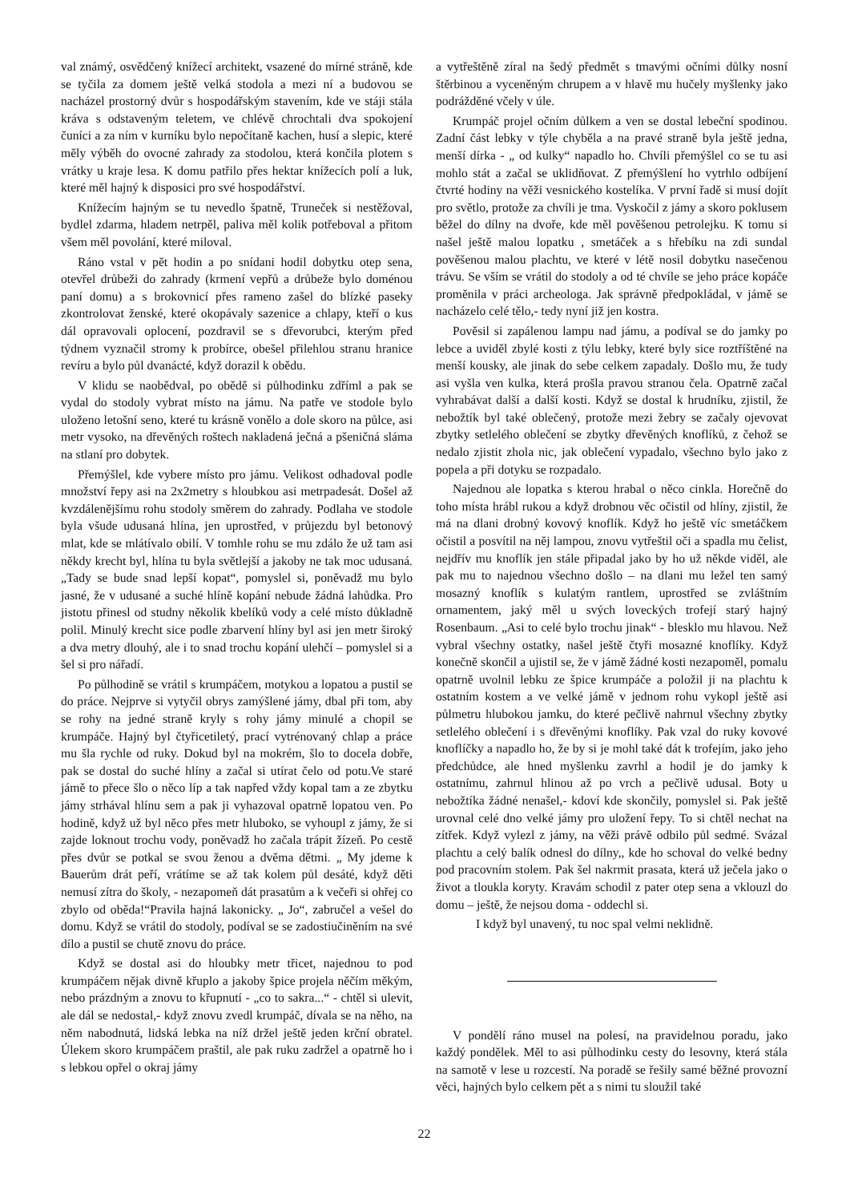val známý, osvědčený knížecí architekt, vsazené do mírné strá­ně, kde se tyčila za domem ještě velká stodola a mezi ní a bu­dovou se nacházel prostorný dvůr s hospodářským stavením, kde ve stáji stála kráva s odstaveným teletem, ve chlévě chro­chtali dva spokojení čuníci a za ním v kurníku bylo nepočítaně kachen, husí a slepic, které měly výběh do ovocné zahrady za stodolou, která končila plotem s vrátky u kraje lesa. K domu patřilo přes hektar knížecích polí a luk, které měl hajný k dis­posici pro své hospodářství.
Knížecím hajným se tu nevedlo špatně, Truneček si nestěžo­val, bydlel zdarma, hladem netrpěl, paliva měl kolik potřeboval a přitom všem měl povolání, které miloval.
Ráno vstal v pět hodin a po snídani hodil dobytku otep sena, otevřel drůbeži do zahrady (krmení vepřů a drůbeže bylo do­ménou paní domu) a s brokovnicí přes rameno zašel do blízké paseky zkontrolovat ženské, které okopávaly sazenice a chlapy, kteří o kus dál opravovali oplocení, pozdravil se s dřevorubci, kterým před týdnem vyznačil stromy k probírce, obešel při­lehlou stranu hranice revíru a bylo půl dvanácté, když dorazil k obědu.
V klidu se naobědval, po obědě si půlhodinku zdříml a pak se vydal do stodoly vybrat místo na jámu. Na patře ve stodole bylo uloženo letošní seno, které tu krásně vonělo a dole skoro na půlce, asi metr vysoko, na dřevěných roštech nakladená ječ­ná a pšeničná sláma na stlaní pro dobytek.
Přemýšlel, kde vybere místo pro jámu. Velikost odhadoval podle množství řepy asi na 2x2metry s hloubkou asi metrpade­sát. Došel až kvzdálenějšímu rohu stodoly směrem do zahrady. Podlaha ve stodole byla všude udusaná hlína, jen uprostřed, v průjezdu byl betonový mlat, kde se mlátívalo obilí. V tomhle rohu se mu zdálo že už tam asi někdy krecht byl, hlína tu byla světlejší a jakoby ne tak moc udusaná. „Tady se bude snad lepší kopat“, pomyslel si, poněvadž mu bylo jasné, že v udusané a su­ché hlíně kopání nebude žádná lahůdka. Pro jistotu přinesl od studny několik kbelíků vody a celé místo důkladně polil. Minu­lý krecht sice podle zbarvení hlíny byl asi jen metr široký a dva metry dlouhý, ale i to snad trochu kopání ulehčí – pomyslel si a šel si pro nářadí.
Po půlhodině se vrátil s krumpáčem, motykou a lopatou a pustil se do práce. Nejprve si vytyčil obrys zamýšlené jámy, dbal při tom, aby se rohy na jedné straně kryly s rohy jámy minulé a chopil se krumpáče. Hajný byl čtyřicetiletý, prací vytrénovaný chlap a práce mu šla rychle od ruky. Dokud byl na mokrém, šlo to docela dobře, pak se dostal do suché hlíny a začal si utírat čelo od potu.Ve staré jámě to přece šlo o něco líp a tak napřed vždy kopal tam a ze zbytku jámy strhával hlínu sem a pak ji vyhazoval opatrně lopatou ven. Po hodině, když už byl něco přes metr hluboko, se vyhoupl z jámy, že si zajde loknout trochu vody, poněvadž ho začala trápit žízeň. Po cestě přes dvůr se potkal se svou ženou a dvěma dětmi. „ My jdeme k Bauerům drát peří, vrátíme se až tak kolem půl desáté, když děti nemusí zítra do školy, - nezapomeň dát prasatům a k ve­čeři si ohřej co zbylo od oběda!“Pravila hajná lakonicky. „ Jo“, zabručel a vešel do domu. Když se vrátil do stodoly, podíval se se zadostiučiněním na své dílo a pustil se chutě znovu do práce.
Když se dostal asi do hloubky metr třicet, najednou to pod krumpáčem nějak divně křuplo a jakoby špice projela něčím měkým, nebo prázdným a znovu to křupnutí - „co to sakra...“ - chtěl si ulevit, ale dál se nedostal,- když znovu zvedl krumpáč, dívala se na něho, na něm nabodnutá, lidská lebka na níž držel ještě jeden krční obratel. Úlekem skoro krumpáčem praštil, ale pak ruku zadržel a opatrně ho i s lebkou opřel o okraj jámy
a vytřeštěně zíral na šedý předmět s tmavými očními důlky nosní štěrbinou a vyceněným chrupem a v hlavě mu hučely myšlenky jako podrážděné včely v úle.
Krumpáč projel očním důlkem a ven se dostal lebeční spo­dinou. Zadní část lebky v týle chyběla a na pravé straně byla ješ­tě jedna, menší dírka - „ od kulky“ napadlo ho. Chvíli přemýšlel co se tu asi mohlo stát a začal se uklidňovat. Z přemýšlení ho vytrhlo odbíjení čtvrté hodiny na věži vesnického kostelíka. V první řadě si musí dojít pro světlo, protože za chvíli je tma. Vyskočil z jámy a skoro poklusem běžel do dílny na dvoře, kde měl pověšenou petrolejku. K tomu si našel ještě malou lopatku , smetáček a s hřebíku na zdi sundal pověšenou malou plachtu, ve které v létě nosil dobytku nasečenou trávu. Se vším se vrátil do stodoly a od té chvíle se jeho práce kopáče proměnila v práci archeologa. Jak správně předpokládal, v jámě se nacházelo celé tělo,- tedy nyní již jen kostra.
Pověsil si zapálenou lampu nad jámu, a podíval se do jamky po lebce a uviděl zbylé kosti z týlu lebky, které byly sice roztříš­těné na menší kousky, ale jinak do sebe celkem zapadaly. Došlo mu, že tudy asi vyšla ven kulka, která prošla pravou stranou čela. Opatrně začal vyhrabávat další a další kosti. Když se do­stal k hrudníku, zjistil, že nebožtík byl také oblečený, protože mezi žebry se začaly ojevovat zbytky setlelého oblečení se zbyt­ky dřevěných knoflíků, z čehož se nedalo zjistit zhola nic, jak oblečení vypadalo, všechno bylo jako z popela a při dotyku se rozpadalo.
Najednou ale lopatka s kterou hrabal o něco cinkla. Horečně do toho místa hrábl rukou a když drobnou věc očistil od hlíny, zjistil, že má na dlani drobný kovový knoflík. Když ho ještě víc smetáčkem očistil a posvítil na něj lampou, znovu vytřeštil oči a spadla mu čelist, nejdřív mu knoflík jen stále připadal jako by ho už někde viděl, ale pak mu to najednou všechno došlo – na dlani mu ležel ten samý mosazný knoflík s kulatým rantlem, uprostřed se zvláštním ornamentem, jaký měl u svých lovec­kých trofejí starý hajný Rosenbaum. „Asi to celé bylo trochu jinak“ - blesklo mu hlavou. Než vybral všechny ostatky, našel ještě čtyři mosazné knoflíky. Když konečně skončil a ujistil se, že v jámě žádné kosti nezapoměl, pomalu opatrně uvolnil lebku ze špice krumpáče a položil ji na plachtu k ostatním kostem a ve velké jámě v jednom rohu vykopl ještě asi půlmetru hlu­bokou jamku, do které pečlivě nahrnul všechny zbytky setle­lého oblečení i s dřevěnými knoflíky. Pak vzal do ruky kovové knoflíčky a napadlo ho, že by si je mohl také dát k trofejím, jako jeho předchůdce, ale hned myšlenku zavrhl a hodil je do jamky k ostatnímu, zahrnul hlinou až po vrch a pečlivě udusal. Boty u nebožtíka žádné nenašel,- kdoví kde skončily, pomyslel si. Pak ještě urovnal celé dno velké jámy pro uložení řepy. To si chtěl nechat na zítřek. Když vylezl z jámy, na věži právě odbilo půl sedmé. Svázal plachtu a celý balík odnesl do dílny,, kde ho schoval do velké bedny pod pracovním stolem. Pak šel nakrmit prasata, která už ječela jako o život a tloukla koryty. Kravám schodil z pater otep sena a vklouzl do domu – ještě, že nejsou doma - oddechl si.
I když byl unavený, tu noc spal velmi neklidně.
V pondělí ráno musel na polesí, na pravidelnou poradu, jako každý pondělek. Měl to asi půlhodinku cesty do lesovny, která stála na samotě v lese u rozcestí. Na poradě se řešily samé běžné provozní věci, hajných bylo celkem pět a s nimi tu sloužil také
22